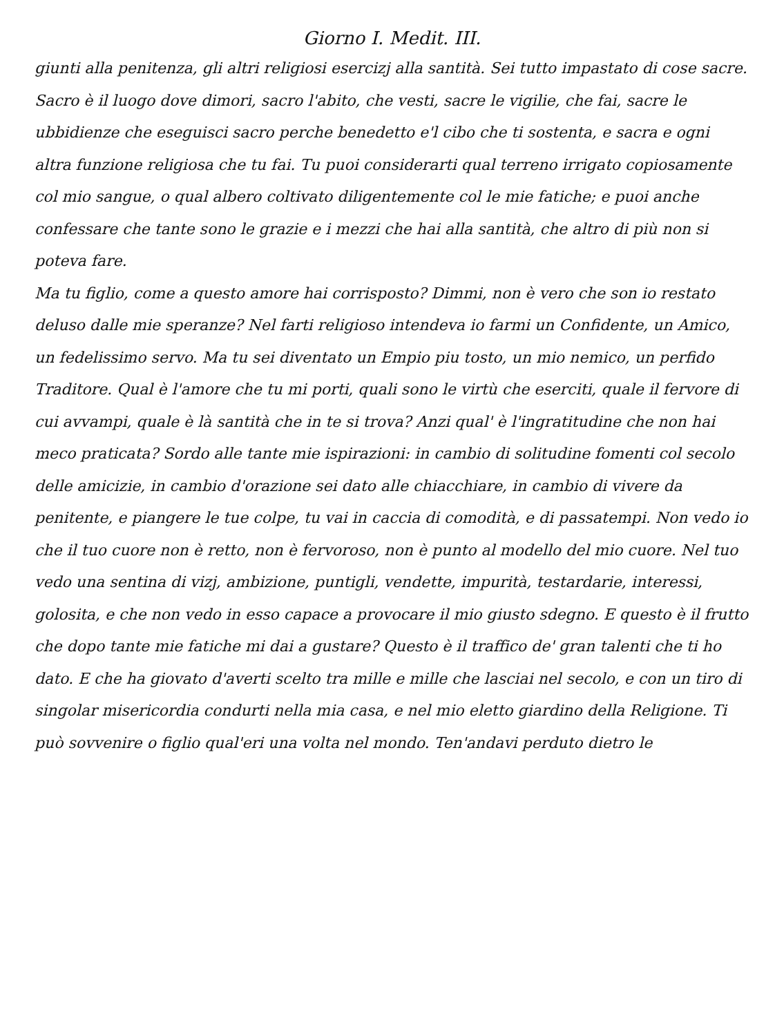Giorno I. Medit. III.
giunti alla penitenza, gli altri religiosi esercizj alla santità. Sei tutto impastato di cose sacre. Sacro è il luogo dove dimori, sacro l'abito, che vesti, sacre le vigilie, che fai, sacre le ubbidienze che eseguisci sacro perche benedetto e'l cibo che ti sostenta, e sacra e ogni altra funzione religiosa che tu fai. Tu puoi considerarti qual terreno irrigato copiosamente col mio sangue, o qual albero coltivato diligentemente col le mie fatiche; e puoi anche confessare che tante sono le grazie e i mezzi che hai alla santità, che altro di più non si poteva fare.
Ma tu figlio, come a questo amore hai corrisposto? Dimmi, non è vero che son io restato deluso dalle mie speranze? Nel farti religioso intendeva io farmi un Confidente, un Amico, un fedelissimo servo. Ma tu sei diventato un Empio piu tosto, un mio nemico, un perfido Traditore. Qual è l'amore che tu mi porti, quali sono le virtù che eserciti, quale il fervore di cui avvampi, quale è là santità che in te si trova? Anzi qual' è l'ingratitudine che non hai meco praticata? Sordo alle tante mie ispirazioni: in cambio di solitudine fomenti col secolo delle amicizie, in cambio d'orazione sei dato alle chiacchiare, in cambio di vivere da penitente, e piangere le tue colpe, tu vai in caccia di comodità, e di passatempi. Non vedo io che il tuo cuore non è retto, non è fervoroso, non è punto al modello del mio cuore. Nel tuo vedo una sentina di vizj, ambizione, puntigli, vendette, impurità, testardarie, interessi, golosita, e che non vedo in esso capace a provocare il mio giusto sdegno. E questo è il frutto che dopo tante mie fatiche mi dai a gustare? Questo è il traffico de' gran talenti che ti ho dato. E che ha giovato d'averti scelto tra mille e mille che lasciai nel secolo, e con un tiro di singolar misericordia condurti nella mia casa, e nel mio eletto giardino della Religione. Ti può sovvenire o figlio qual'eri una volta nel mondo. Ten'andavi perduto dietro le